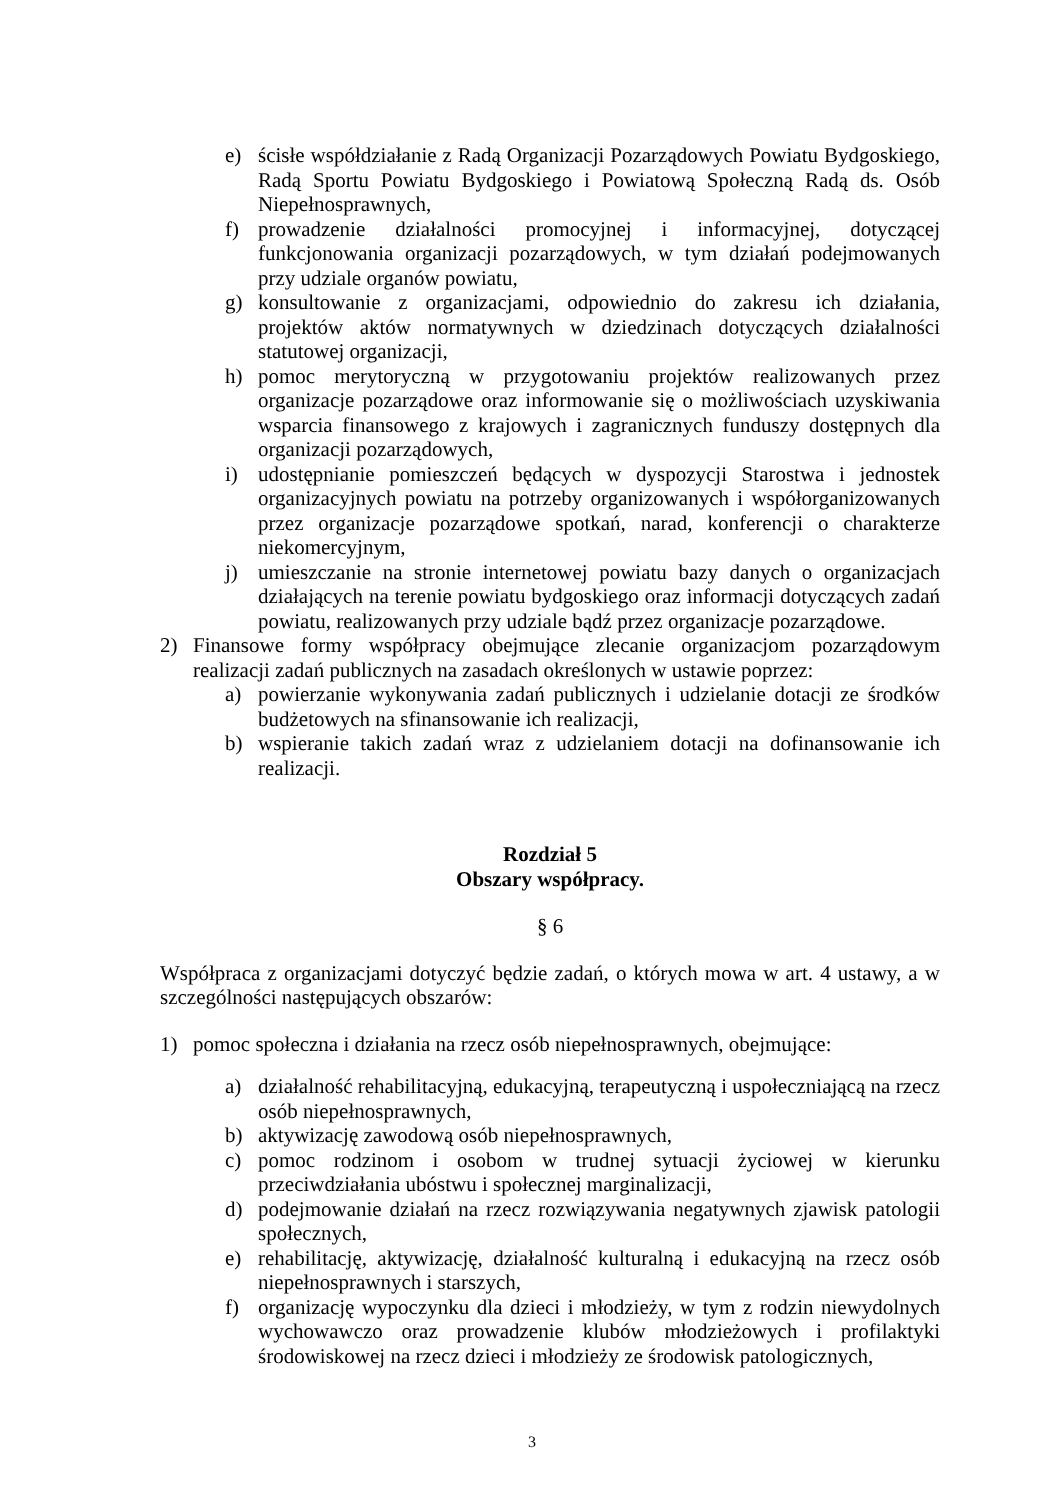e) ścisłe współdziałanie z Radą Organizacji Pozarządowych Powiatu Bydgoskiego, Radą Sportu Powiatu Bydgoskiego i Powiatową Społeczną Radą ds. Osób Niepełnosprawnych,
f) prowadzenie działalności promocyjnej i informacyjnej, dotyczącej funkcjonowania organizacji pozarządowych, w tym działań podejmowanych przy udziale organów powiatu,
g) konsultowanie z organizacjami, odpowiednio do zakresu ich działania, projektów aktów normatywnych w dziedzinach dotyczących działalności statutowej organizacji,
h) pomoc merytoryczną w przygotowaniu projektów realizowanych przez organizacje pozarządowe oraz informowanie się o możliwościach uzyskiwania wsparcia finansowego z krajowych i zagranicznych funduszy dostępnych dla organizacji pozarządowych,
i) udostępnianie pomieszczeń będących w dyspozycji Starostwa i jednostek organizacyjnych powiatu na potrzeby organizowanych i współorganizowanych przez organizacje pozarządowe spotkań, narad, konferencji o charakterze niekomercyjnym,
j) umieszczanie na stronie internetowej powiatu bazy danych o organizacjach działających na terenie powiatu bydgoskiego oraz informacji dotyczących zadań powiatu, realizowanych przy udziale bądź przez organizacje pozarządowe.
2) Finansowe formy współpracy obejmujące zlecanie organizacjom pozarządowym realizacji zadań publicznych na zasadach określonych w ustawie poprzez:
a) powierzanie wykonywania zadań publicznych i udzielanie dotacji ze środków budżetowych na sfinansowanie ich realizacji,
b) wspieranie takich zadań wraz z udzielaniem dotacji na dofinansowanie ich realizacji.
Rozdział 5
Obszary współpracy.
§ 6
Współpraca z organizacjami dotyczyć będzie zadań, o których mowa w art. 4 ustawy, a w szczególności następujących obszarów:
1) pomoc społeczna i działania na rzecz osób niepełnosprawnych, obejmujące:
a) działalność rehabilitacyjną, edukacyjną, terapeutyczną i uspołeczniającą na rzecz osób niepełnosprawnych,
b) aktywizację zawodową osób niepełnosprawnych,
c) pomoc rodzinom i osobom w trudnej sytuacji życiowej w kierunku przeciwdziałania ubóstwu i społecznej marginalizacji,
d) podejmowanie działań na rzecz rozwiązywania negatywnych zjawisk patologii społecznych,
e) rehabilitację, aktywizację, działalność kulturalną i edukacyjną na rzecz osób niepełnosprawnych i starszych,
f) organizację wypoczynku dla dzieci i młodzieży, w tym z rodzin niewydolnych wychowawczo oraz prowadzenie klubów młodzieżowych i profilaktyki środowiskowej na rzecz dzieci i młodzieży ze środowisk patologicznych,
3